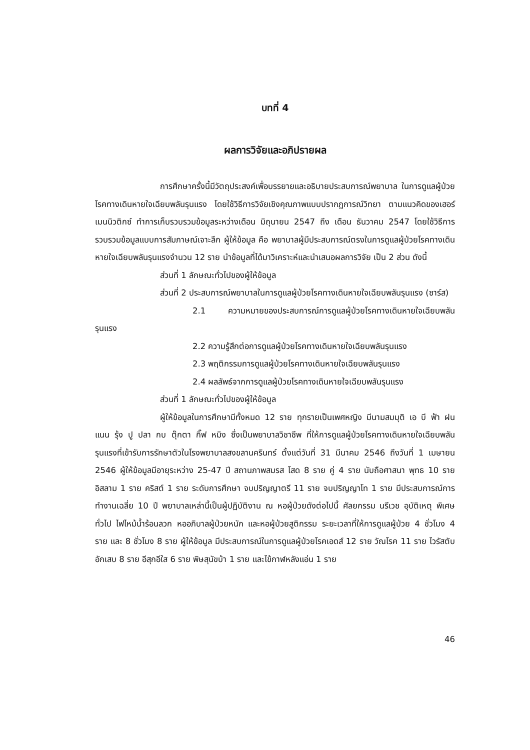บทที่ 4
ผลการวิจัยและอภิปรายผล
การศึกษาครั้งนี้มีวัตถุประสงค์เพื่อบรรยายและอธิบายประสบการณ์พยาบาล ในการดูแลผู้ป่วยโรคทางเดินหายใจเฉียบพลันรุนแรง โดยใช้วิธีการวิจัยเชิงคุณภาพแบบปรากฏการณ์วิทยา ตามแนวคิดของเฮอร์เมนนิวติกซ์ ทำการเก็บรวบรวมข้อมูลระหว่างเดือน มิถุนายน 2547 ถึง เดือน ธันวาคม 2547 โดยใช้วิธีการรวบรวมข้อมูลแบบการสัมภาษณ์เจาะลึก ผู้ให้ข้อมูล คือ พยาบาลผู้มีประสบการณ์ตรงในการดูแลผู้ป่วยโรคทางเดินหายใจเฉียบพลันรุนแรงจำนวน 12 ราย นำข้อมูลที่ได้มาวิเคราะห์และนำเสนอผลการวิจัย เป็น 2 ส่วน ดังนี้
ส่วนที่ 1 ลักษณะทั่วไปของผู้ให้ข้อมูล
ส่วนที่ 2 ประสบการณ์พยาบาลในการดูแลผู้ป่วยโรคทางเดินหายใจเฉียบพลันรุนแรง (ซาร์ส)
2.1 ความหมายของประสบการณ์การดูแลผู้ป่วยโรคทางเดินหายใจเฉียบพลันรุนแรง
2.2 ความรู้สึกต่อการดูแลผู้ป่วยโรคทางเดินหายใจเฉียบพลันรุนแรง
2.3 พฤติกรรมการดูแลผู้ป่วยโรคทางเดินหายใจเฉียบพลันรุนแรง
2.4 ผลลัพธ์จากการดูแลผู้ป่วยโรคทางเดินหายใจเฉียบพลันรุนแรง
ส่วนที่ 1 ลักษณะทั่วไปของผู้ให้ข้อมูล
ผู้ให้ข้อมูลในการศึกษามีทั้งหมด 12 ราย ทุกรายเป็นเพศหญิง มีนามสมมุติ เอ บี ฟ้า ฝน แนน รุ้ง ปู ปลา กบ ตุ๊กตา กิ๊ฟ หมิง ซึ่งเป็นพยาบาลวิชาชีพ ที่ให้การดูแลผู้ป่วยโรคทางเดินหายใจเฉียบพลันรุนแรงที่เข้ารับการรักษาตัวในโรงพยาบาลสงขลานครินทร์ ตั้งแต่วันที่ 31 มีนาคม 2546 ถึงวันที่ 1 เมษายน 2546 ผู้ให้ข้อมูลมีอายุระหว่าง 25-47 ปี สถานภาพสมรส โสด 8 ราย คู่ 4 ราย นับถือศาสนา พุทธ 10 ราย อิสลาม 1 ราย คริสต์ 1 ราย ระดับการศึกษา จบปริญญาตรี 11 ราย จบปริญญาโท 1 ราย มีประสบการณ์การทำงานเฉลี่ย 10 ปี พยาบาลเหล่านี้เป็นผู้ปฏิบัติงาน ณ หอผู้ป่วยดังต่อไปนี้ ศัลยกรรม นรีเวช อุบัติเหตุ พิเศษทั่วไป ไฟไหม้น้ำร้อนลวก หออภิบาลผู้ป่วยหนัก และหอผู้ป่วยสูติกรรม ระยะเวลาที่ให้การดูแลผู้ป่วย 4 ชั่วโมง 4 ราย และ 8 ชั่วโมง 8 ราย ผู้ให้ข้อมูล มีประสบการณ์ในการดูแลผู้ป่วยโรคเอดส์ 12 ราย วัณโรค 11 ราย ไวรัสตับอักเสบ 8 ราย อีสุกอีใส 6 ราย พิษสุนัขบ้า 1 ราย และไข้กาฬหลังแอ่น 1 ราย
46